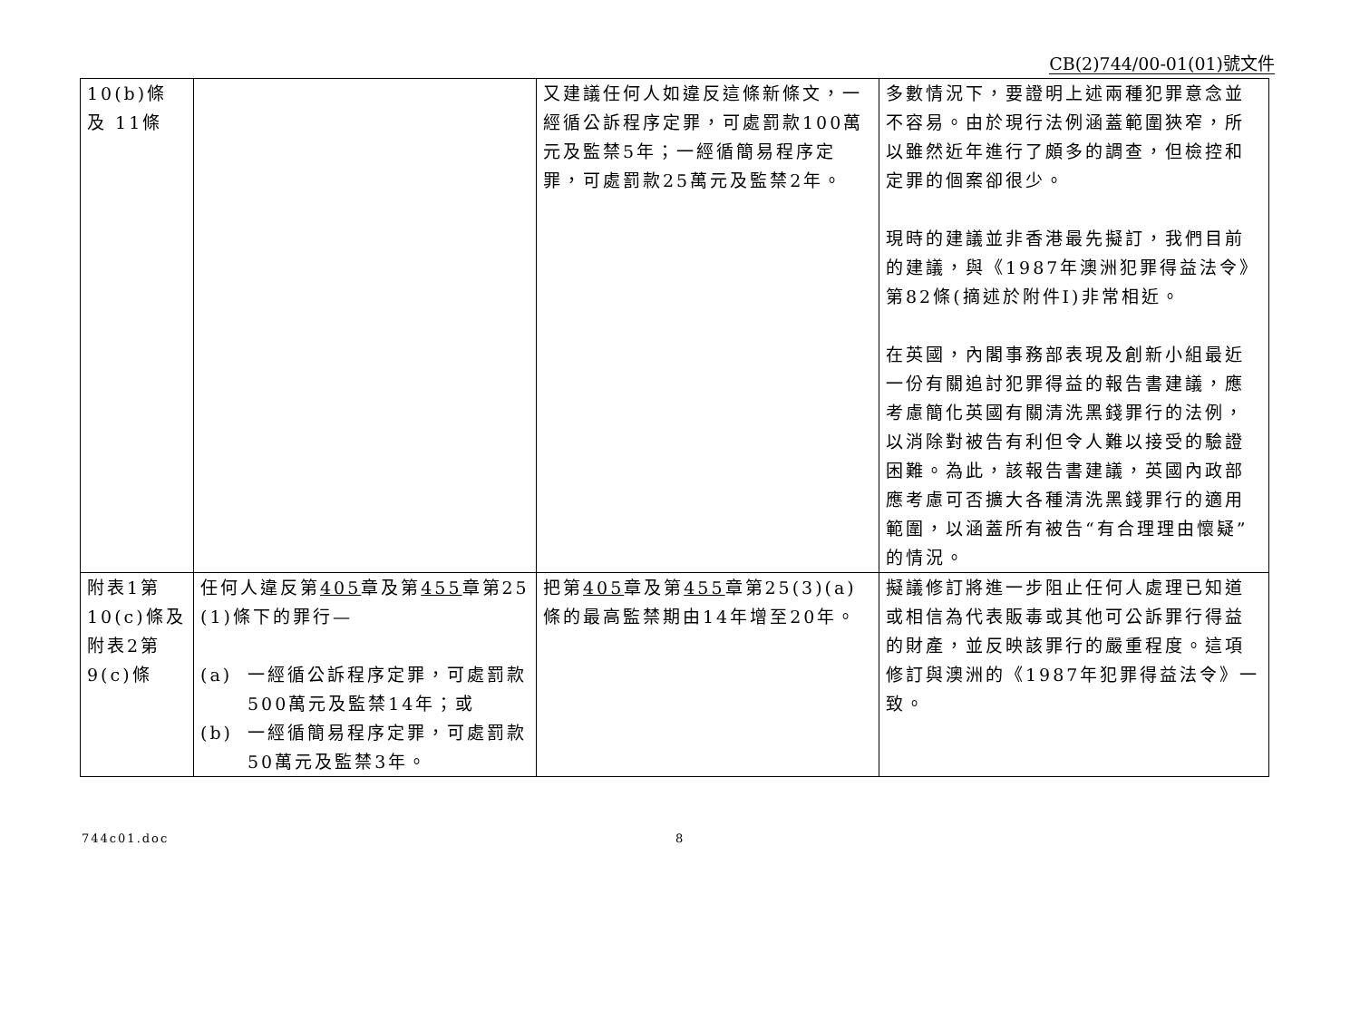CB(2)744/00-01(01)號文件
| 10(b)條及 11條 | | 又建議任何人如違反這條新條文，一經循公訴程序定罪，可處罰款100萬元及監禁5年；一經循簡易程序定罪，可處罰款25萬元及監禁2年。 | 多數情況下，要證明上述兩種犯罪意念並不容易。由於現行法例涵蓋範圍狹窄，所以雖然近年進行了頗多的調查，但檢控和定罪的個案卻很少。 現時的建議並非香港最先擬訂，我們目前的建議，與《1987年澳洲犯罪得益法令》第82條(摘述於附件I)非常相近。 在英國，內閣事務部表現及創新小組最近一份有關追討犯罪得益的報告書建議，應考慮簡化英國有關清洗黑錢罪行的法例，以消除對被告有利但令人難以接受的驗證困難。為此，該報告書建議，英國內政部應考慮可否擴大各種清洗黑錢罪行的適用範圍，以涵蓋所有被告“有合理理由懷疑”的情況。 |
| 附表1第10(c)條及附表2第9(c)條 | 任何人違反第 405 章及第 455 章第25 (1)條下的罪行— (a) 一經循公訴程序定罪，可處罰款500萬元及監禁14年；或 (b) 一經循簡易程序定罪，可處罰款50萬元及監禁3年。 | 把第 405 章及第 455 章第25(3)(a)條的最高監禁期由14年增至20年。 | 擬議修訂將進一步阻止任何人處理已知道或相信為代表販毒或其他可公訴罪行得益的財產，並反映該罪行的嚴重程度。這項修訂與澳洲的《1987年犯罪得益法令》一致。 |
744c01.doc 8